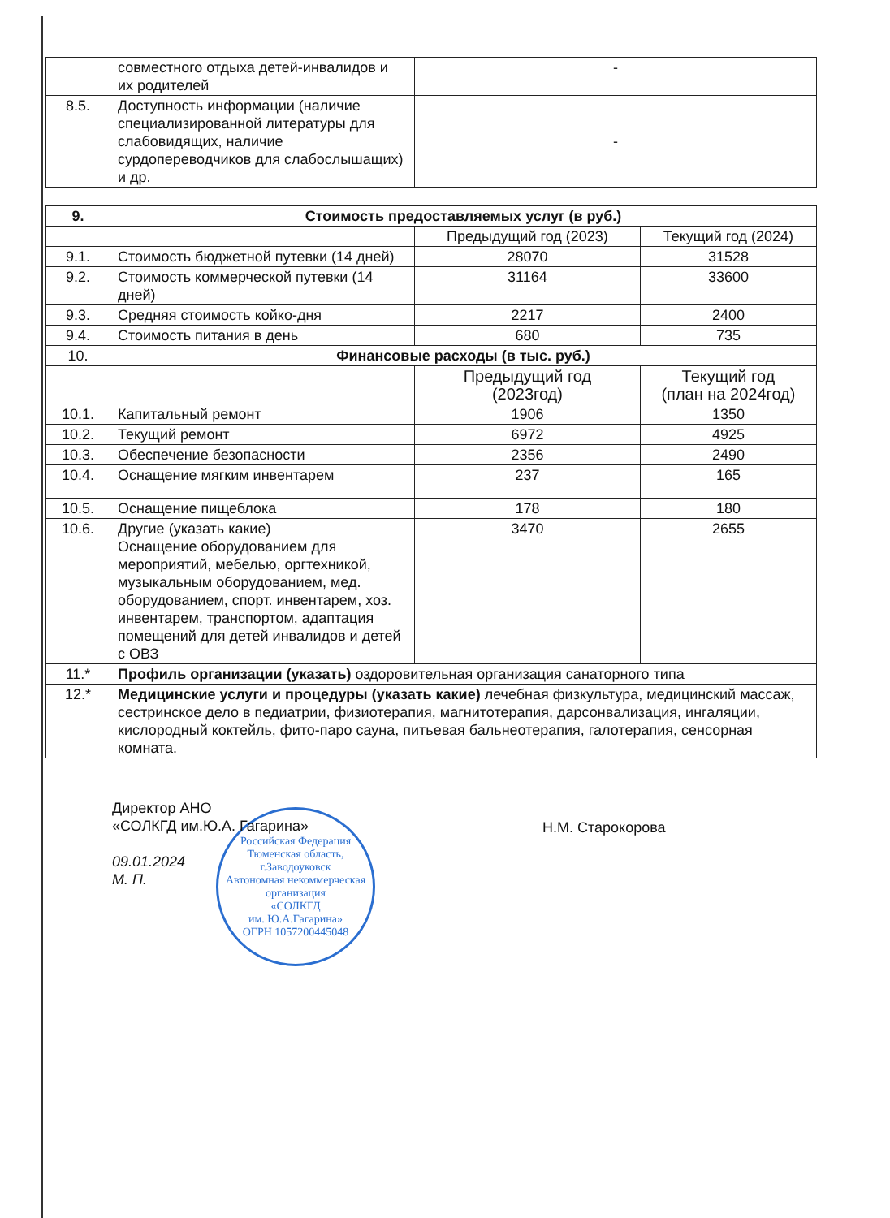| | совместного отдыха детей-инвалидов и их родителей | - |
| 8.5. | Доступность информации (наличие специализированной литературы для слабовидящих, наличие сурдопереводчиков для слабослышащих) и др. | - |
| 9. | Стоимость предоставляемых услуг (в руб.) | | |
| | | Предыдущий год (2023) | Текущий год (2024) |
| 9.1. | Стоимость бюджетной путевки (14 дней) | 28070 | 31528 |
| 9.2. | Стоимость коммерческой путевки (14 дней) | 31164 | 33600 |
| 9.3. | Средняя стоимость койко-дня | 2217 | 2400 |
| 9.4. | Стоимость питания в день | 680 | 735 |
| 10. | Финансовые расходы (в тыс. руб.) | | |
| | | Предыдущий год (2023год) | Текущий год (план на 2024год) |
| 10.1. | Капитальный ремонт | 1906 | 1350 |
| 10.2. | Текущий ремонт | 6972 | 4925 |
| 10.3. | Обеспечение безопасности | 2356 | 2490 |
| 10.4. | Оснащение мягким инвентарем | 237 | 165 |
| 10.5. | Оснащение пищеблока | 178 | 180 |
| 10.6. | Другие (указать какие) Оснащение оборудованием для мероприятий, мебелью, оргтехникой, музыкальным оборудованием, мед. оборудованием, спорт. инвентарем, хоз. инвентарем, транспортом, адаптация помещений для детей инвалидов и детей с ОВЗ | 3470 | 2655 |
| 11.* | Профиль организации (указать) оздоровительная организация санаторного типа | | |
| 12.* | Медицинские услуги и процедуры (указать какие) лечебная физкультура, медицинский массаж, сестринское дело в педиатрии, физиотерапия, магнитотерапия, дарсонвализация, ингаляции, кислородный коктейль, фито-паро сауна, питьевая бальнеотерапия, галотерапия, сенсорная комната. | | |
Директор АНО
«СОЛКГД им.Ю.А. Гагарина»
09.01.2024
М. П.
Н.М. Старокорова
Российская Федерация Тюменская область, г.Заводоуковск
Автономная некоммерческая организация
«СОЛКГД
им. Ю.А.Гагарина»
ОГРН 1057200445048